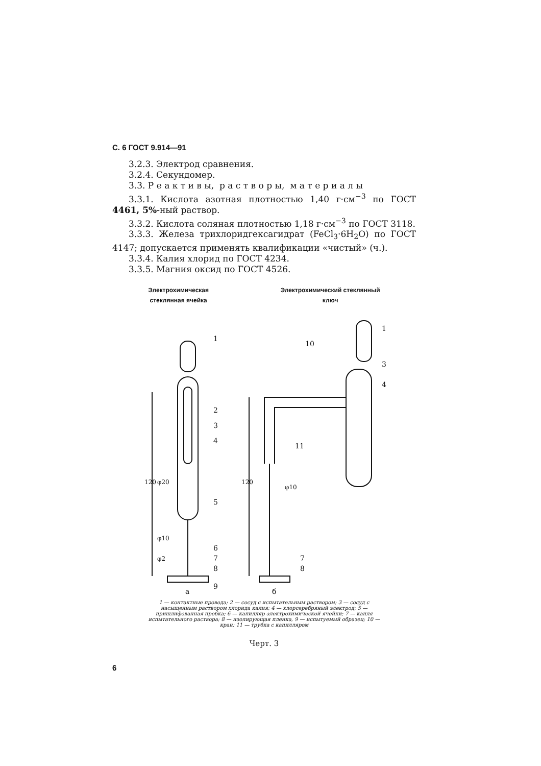С. 6 ГОСТ 9.914—91
3.2.3. Электрод сравнения.
3.2.4. Секундомер.
3.3. Р е а к т и в ы, р а с т в о р ы, м а т е р и а л ы
3.3.1. Кислота азотная плотностью 1,40 г·см<sup>−3</sup> по ГОСТ 4461, 5%-ный раствор.
3.3.2. Кислота соляная плотностью 1,18 г·см<sup>−3</sup> по ГОСТ 3118.
3.3.3. Железа трихлоридгексагидрат (FeCl<sub>3</sub>·6H<sub>2</sub>O) по ГОСТ 4147; допускается применять квалификации «чистый» (ч.).
3.3.4. Калия хлорид по ГОСТ 4234.
3.3.5. Магния оксид по ГОСТ 4526.
Электрохимическая
стеклянная ячейка
Электрохимический стеклянный
ключ
1
2
3
4
5
6
7
8
9
φ20
φ10
φ2
120
120
φ10
10
11
3
4
1
7
8
а
б
1 — контактные провода; 2 — сосуд с испытательным раствором; 3 — сосуд с насыщенным раствором хлорида калия; 4 — хлорсеребряный электрод; 5 — пришлифованная пробка; 6 — капилляр электрохимической ячейки; 7 — капля испытательного раствора; 8 — изолирующая пленка, 9 — испытуемый образец; 10 — кран; 11 — трубка с капилляром
Черт. 3
6